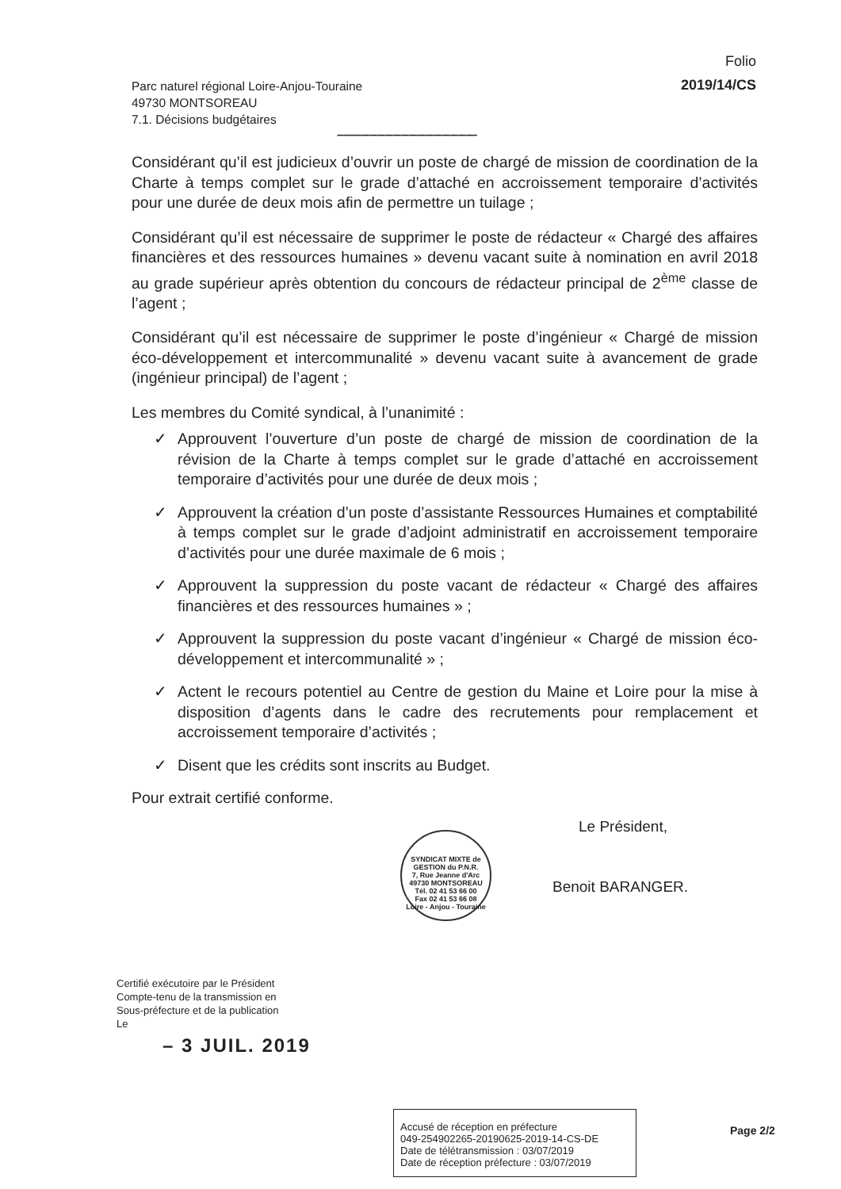Folio
2019/14/CS
Parc naturel régional Loire-Anjou-Touraine
49730 MONTSOREAU
7.1. Décisions budgétaires
-----------------------------------------------------
Considérant qu’il est judicieux d’ouvrir un poste de chargé de mission de coordination de la Charte à temps complet sur le grade d’attaché en accroissement temporaire d’activités pour une durée de deux mois afin de permettre un tuilage ;
Considérant qu’il est nécessaire de supprimer le poste de rédacteur « Chargé des affaires financières et des ressources humaines » devenu vacant suite à nomination en avril 2018 au grade supérieur après obtention du concours de rédacteur principal de 2<sup>ème</sup> classe de l’agent ;
Considérant qu’il est nécessaire de supprimer le poste d’ingénieur « Chargé de mission éco-développement et intercommunalité » devenu vacant suite à avancement de grade (ingénieur principal) de l’agent ;
Les membres du Comité syndical, à l’unanimité :
✓ Approuvent l’ouverture d’un poste de chargé de mission de coordination de la révision de la Charte à temps complet sur le grade d’attaché en accroissement temporaire d’activités pour une durée de deux mois ;
✓ Approuvent la création d’un poste d’assistante Ressources Humaines et comptabilité à temps complet sur le grade d’adjoint administratif en accroissement temporaire d’activités pour une durée maximale de 6 mois ;
✓ Approuvent la suppression du poste vacant de rédacteur « Chargé des affaires financières et des ressources humaines » ;
✓ Approuvent la suppression du poste vacant d’ingénieur « Chargé de mission éco-développement et intercommunalité » ;
✓ Actent le recours potentiel au Centre de gestion du Maine et Loire pour la mise à disposition d’agents dans le cadre des recrutements pour remplacement et accroissement temporaire d’activités ;
✓ Disent que les crédits sont inscrits au Budget.
Pour extrait certifié conforme.
Le Président,
SYNDICAT MIXTE de GESTION du P.N.R.
7, Rue Jeanne d'Arc
49730 MONTSOREAU
Tél. 02 41 53 66 00
Fax 02 41 53 66 08
Loire - Anjou - Touraine
Benoit BARANGER.
Certifié exécutoire par le Président
Compte-tenu de la transmission en
Sous-préfecture et de la publication
Le
– 3 JUIL. 2019
Accusé de réception en préfecture
049-254902265-20190625-2019-14-CS-DE
Date de télétransmission : 03/07/2019
Date de réception préfecture : 03/07/2019
Page 2/2